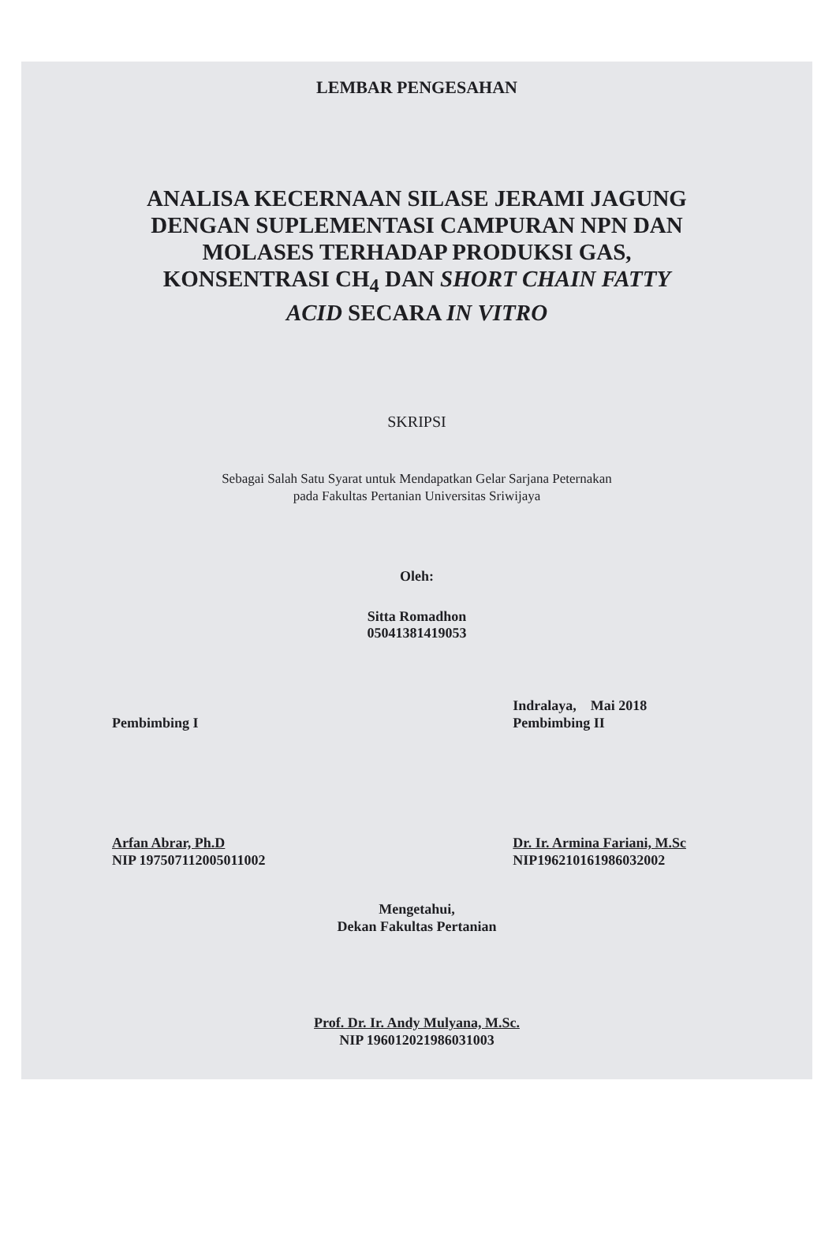LEMBAR PENGESAHAN
ANALISA KECERNAAN SILASE JERAMI JAGUNG
DENGAN SUPLEMENTASI CAMPURAN NPN DAN
MOLASES TERHADAP PRODUKSI GAS,
KONSENTRASI CH<sub>4</sub> DAN SHORT CHAIN FATTY
ACID SECARA IN VITRO
SKRIPSI
Sebagai Salah Satu Syarat untuk Mendapatkan Gelar Sarjana Peternakan
pada Fakultas Pertanian Universitas Sriwijaya
Oleh:
Sitta Romadhon
05041381419053
Pembimbing I
Arfan Abrar, Ph.D
NIP 197507112005011002
Indralaya, Mai 2018
Pembimbing II
Dr. Ir. Armina Fariani, M.Sc
NIP196210161986032002
Mengetahui,
Dekan Fakultas Pertanian
Prof. Dr. Ir. Andy Mulyana, M.Sc.
NIP 196012021986031003